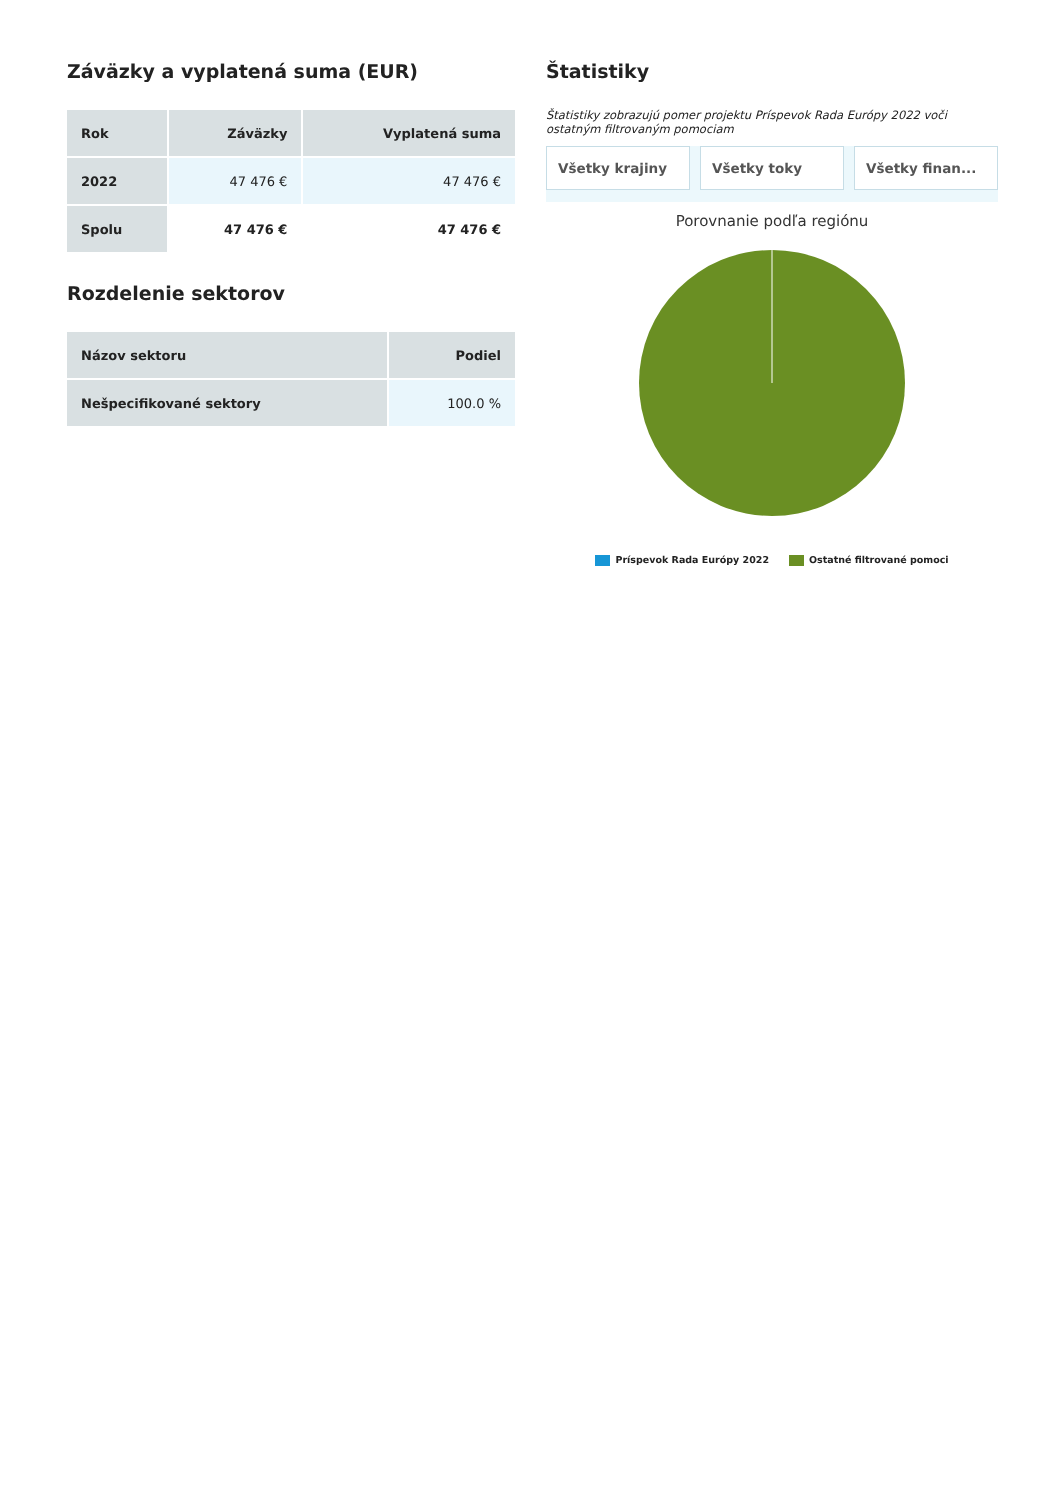Záväzky a vyplatená suma (EUR)
| Rok | Záväzky | Vyplatená suma |
| --- | --- | --- |
| 2022 | 47 476 € | 47 476 € |
| Spolu | 47 476 € | 47 476 € |
Rozdelenie sektorov
| Názov sektoru | Podiel |
| --- | --- |
| Nešpecifikované sektory | 100.0 % |
Štatistiky
Štatistiky zobrazujú pomer projektu Príspevok Rada Európy 2022 voči ostatným filtrovaným pomociam
Všetky krajiny Všetky toky Všetky finan...
Porovnanie podľa regiónu
Príspevok Rada Európy 2022 Ostatné filtrované pomoci